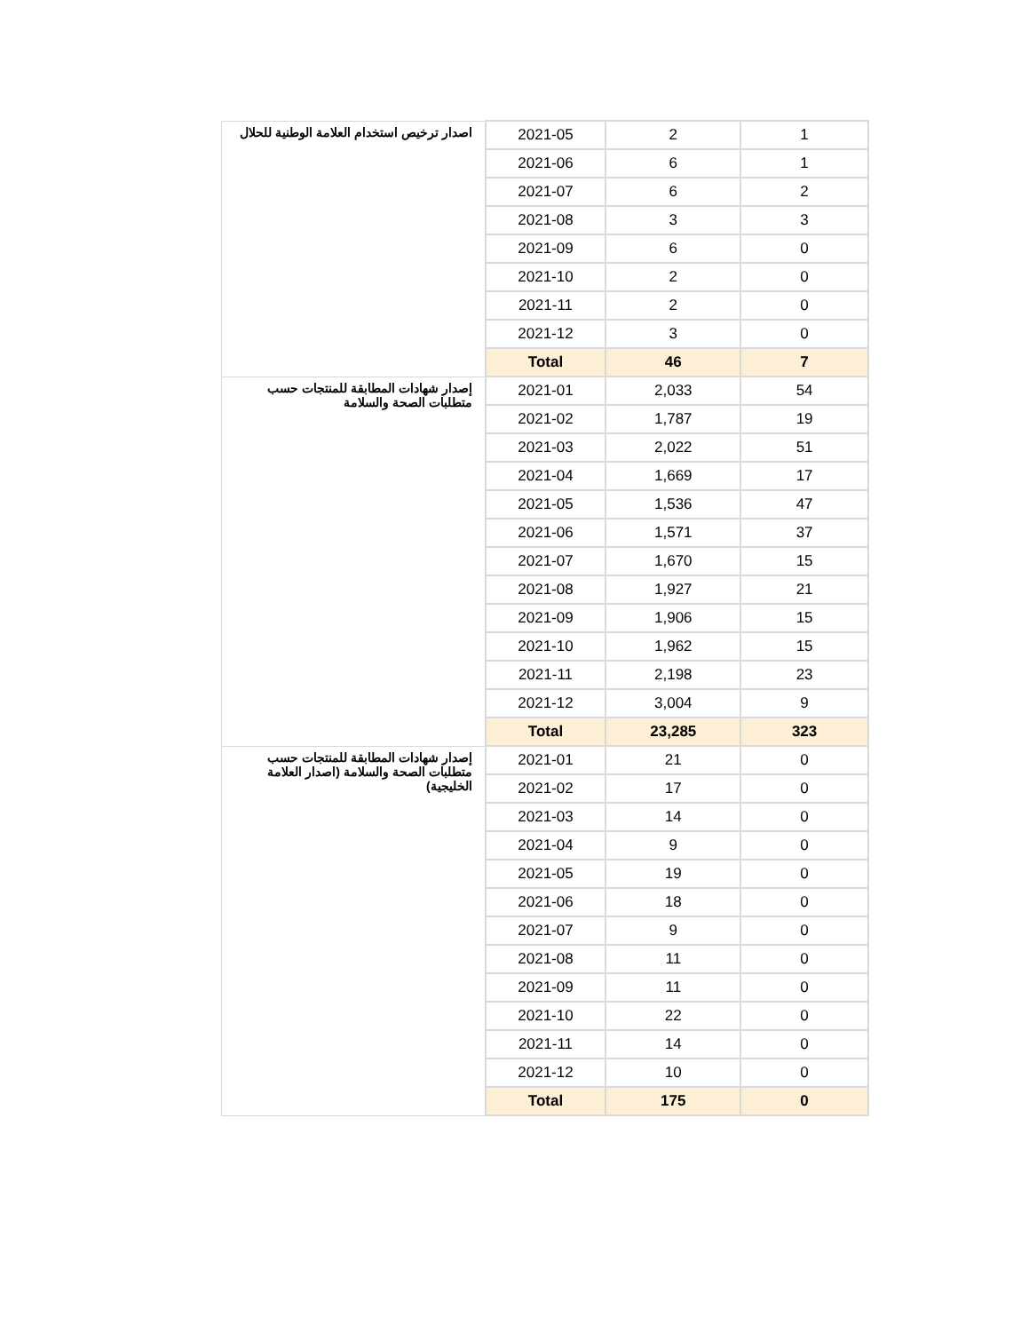| اصدار ترخيص استخدام العلامة الوطنية للحلال | 2021-05 | 2 | 1 |
| | 2021-06 | 6 | 1 |
| | 2021-07 | 6 | 2 |
| | 2021-08 | 3 | 3 |
| | 2021-09 | 6 | 0 |
| | 2021-10 | 2 | 0 |
| | 2021-11 | 2 | 0 |
| | 2021-12 | 3 | 0 |
| | Total | 46 | 7 |
| إصدار شهادات المطابقة للمنتجات حسب متطلبات الصحة والسلامة | 2021-01 | 2,033 | 54 |
| | 2021-02 | 1,787 | 19 |
| | 2021-03 | 2,022 | 51 |
| | 2021-04 | 1,669 | 17 |
| | 2021-05 | 1,536 | 47 |
| | 2021-06 | 1,571 | 37 |
| | 2021-07 | 1,670 | 15 |
| | 2021-08 | 1,927 | 21 |
| | 2021-09 | 1,906 | 15 |
| | 2021-10 | 1,962 | 15 |
| | 2021-11 | 2,198 | 23 |
| | 2021-12 | 3,004 | 9 |
| | Total | 23,285 | 323 |
| إصدار شهادات المطابقة للمنتجات حسب متطلبات الصحة والسلامة (اصدار العلامة الخليجية) | 2021-01 | 21 | 0 |
| | 2021-02 | 17 | 0 |
| | 2021-03 | 14 | 0 |
| | 2021-04 | 9 | 0 |
| | 2021-05 | 19 | 0 |
| | 2021-06 | 18 | 0 |
| | 2021-07 | 9 | 0 |
| | 2021-08 | 11 | 0 |
| | 2021-09 | 11 | 0 |
| | 2021-10 | 22 | 0 |
| | 2021-11 | 14 | 0 |
| | 2021-12 | 10 | 0 |
| | Total | 175 | 0 |